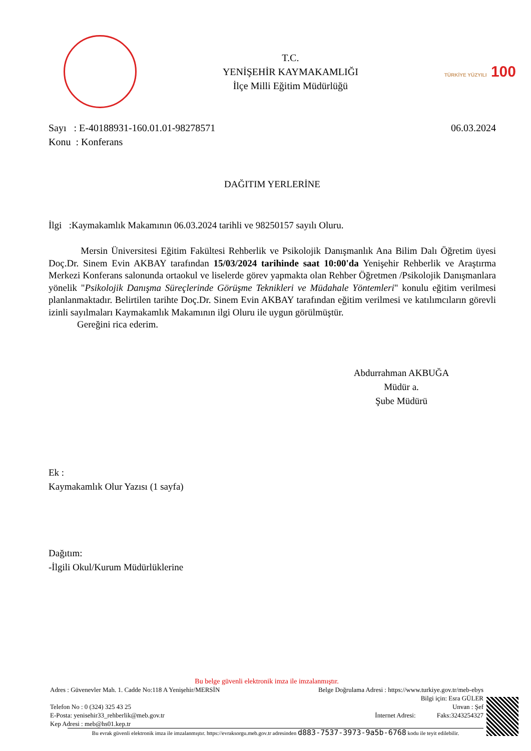T.C.
YENİŞEHİR KAYMAKAMLIĞI
İlçe Milli Eğitim Müdürlüğü
TÜRKİYE YÜZYILI 100
Sayı : E-40188931-160.01.01-98278571
Konu : Konferans
06.03.2024
DAĞITIM YERLERİNE
İlgi :Kaymakamlık Makamının 06.03.2024 tarihli ve 98250157 sayılı Oluru.
Mersin Üniversitesi Eğitim Fakültesi Rehberlik ve Psikolojik Danışmanlık Ana Bilim Dalı Öğretim üyesi Doç.Dr. Sinem Evin AKBAY tarafından 15/03/2024 tarihinde saat 10:00'da Yenişehir Rehberlik ve Araştırma Merkezi Konferans salonunda ortaokul ve liselerde görev yapmakta olan Rehber Öğretmen /Psikolojik Danışmanlara yönelik "Psikolojik Danışma Süreçlerinde Görüşme Teknikleri ve Müdahale Yöntemleri" konulu eğitim verilmesi planlanmaktadır. Belirtilen tarihte Doç.Dr. Sinem Evin AKBAY tarafından eğitim verilmesi ve katılımcıların görevli izinli sayılmaları Kaymakamlık Makamının ilgi Oluru ile uygun görülmüştür.
Gereğini rica ederim.
Abdurrahman AKBUĞA
Müdür a.
Şube Müdürü
Ek :
Kaymakamlık Olur Yazısı (1 sayfa)
Dağıtım:
-İlgili Okul/Kurum Müdürlüklerine
Bu belge güvenli elektronik imza ile imzalanmıştır.
Adres : Güvenevler Mah. 1. Cadde No:118 A Yenişehir/MERSİN Belge Doğrulama Adresi : https://www.turkiye.gov.tr/meb-ebys
Bilgi için: Esra GÜLER
Telefon No : 0 (324) 325 43 25 Unvan : Şef
E-Posta: yenisehir33_rehberlik@meb.gov.tr İnternet Adresi: Faks:3243254327
Kep Adresi : meb@hs01.kep.tr
Bu evrak güvenli elektronik imza ile imzalanmıştır. https://evraksorgu.meb.gov.tr adresinden d883-7537-3973-9a5b-6768 kodu ile teyit edilebilir.